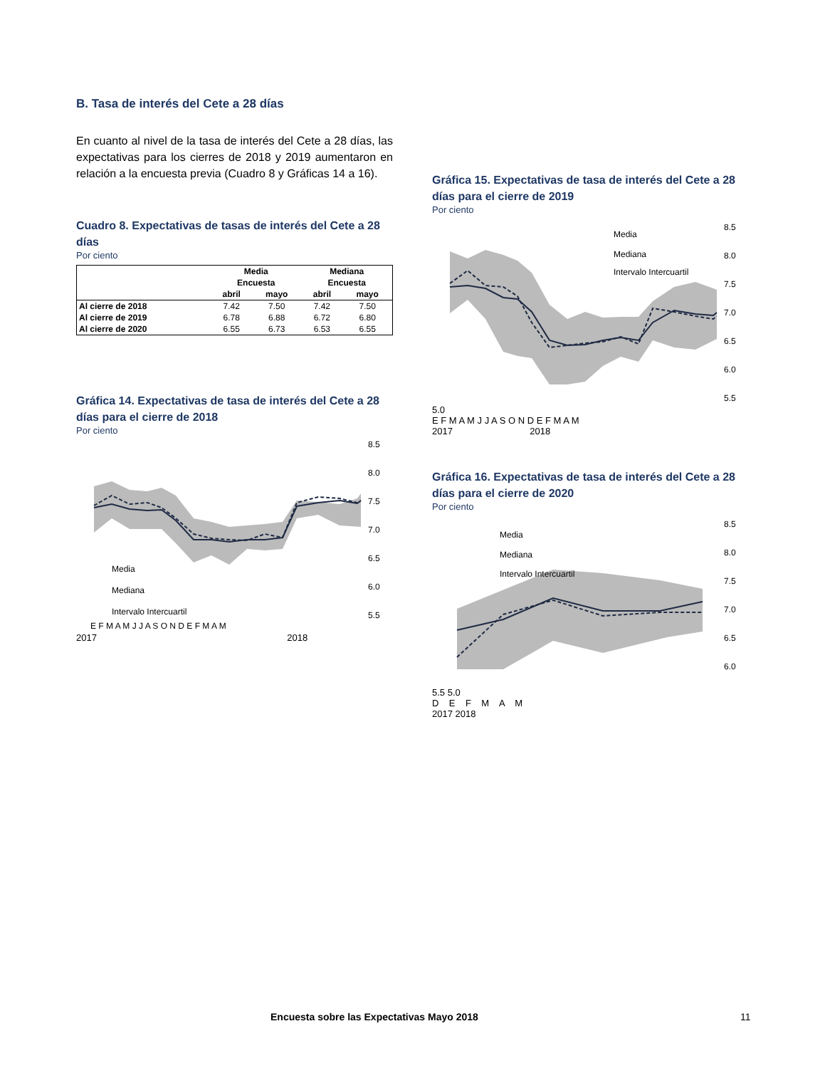B. Tasa de interés del Cete a 28 días
En cuanto al nivel de la tasa de interés del Cete a 28 días, las expectativas para los cierres de 2018 y 2019 aumentaron en relación a la encuesta previa (Cuadro 8 y Gráficas 14 a 16).
Cuadro 8. Expectativas de tasas de interés del Cete a 28 días
Por ciento
| | Media | | Mediana | |
| --- | --- | --- | --- | --- |
| | Encuesta | | Encuesta | |
| | abril | mayo | abril | mayo |
| Al cierre de 2018 | 7.42 | 7.50 | 7.42 | 7.50 |
| Al cierre de 2019 | 6.78 | 6.88 | 6.72 | 6.80 |
| Al cierre de 2020 | 6.55 | 6.73 | 6.53 | 6.55 |
Gráfica 14. Expectativas de tasa de interés del Cete a 28 días para el cierre de 2018
Por ciento
8.5
8.0
7.5
7.0
6.5
6.0
5.5
Media
Mediana
Intervalo Intercuartil
E F M A M J J A S O N D E F M A M
2017 2018
Gráfica 15. Expectativas de tasa de interés del Cete a 28 días para el cierre de 2019
Por ciento
8.5
8.0
7.5
7.0
6.5
6.0
5.5
Media
Mediana
Intervalo Intercuartil
5.0
E F M A M J J A S O N D E F M A M
2017 2018
Gráfica 16. Expectativas de tasa de interés del Cete a 28 días para el cierre de 2020
Por ciento
8.5
8.0
7.5
7.0
6.5
6.0
Media
Mediana
Intervalo Intercuartil
5.5 5.0
D E F M A M
2017 2018
Encuesta sobre las Expectativas Mayo 2018 11